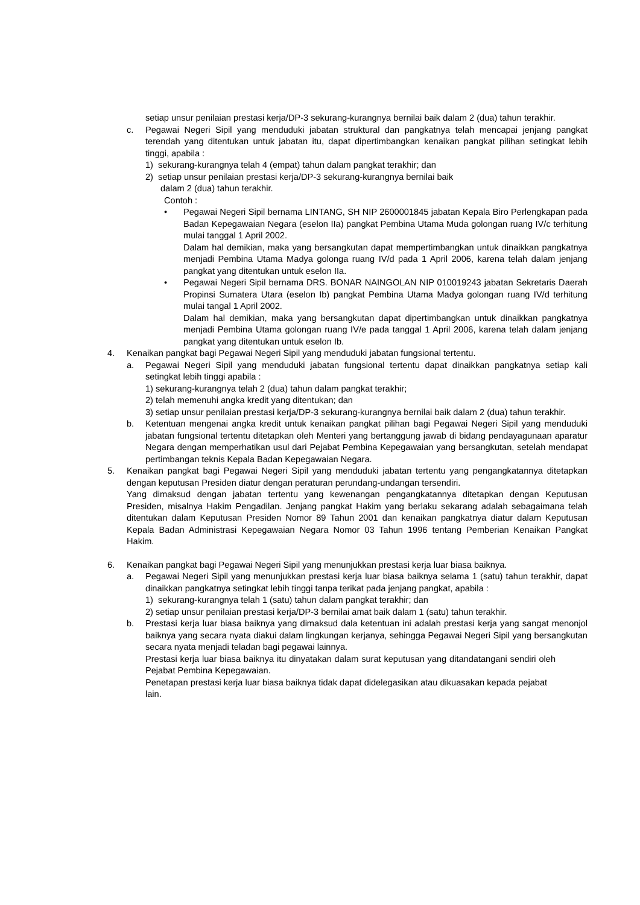setiap unsur penilaian prestasi kerja/DP-3 sekurang-kurangnya bernilai baik dalam 2 (dua) tahun terakhir.
c. Pegawai Negeri Sipil yang menduduki jabatan struktural dan pangkatnya telah mencapai jenjang pangkat terendah yang ditentukan untuk jabatan itu, dapat dipertimbangkan kenaikan pangkat pilihan setingkat lebih tinggi, apabila :
1) sekurang-kurangnya telah 4 (empat) tahun dalam pangkat terakhir; dan
2) setiap unsur penilaian prestasi kerja/DP-3 sekurang-kurangnya bernilai baik
dalam 2 (dua) tahun terakhir.
Contoh :
• Pegawai Negeri Sipil bernama LINTANG, SH NIP 2600001845 jabatan Kepala Biro Perlengkapan pada Badan Kepegawaian Negara (eselon IIa) pangkat Pembina Utama Muda golongan ruang IV/c terhitung mulai tanggal 1 April 2002.
Dalam hal demikian, maka yang bersangkutan dapat mempertimbangkan untuk dinaikkan pangkatnya menjadi Pembina Utama Madya golonga ruang IV/d pada 1 April 2006, karena telah dalam jenjang pangkat yang ditentukan untuk eselon IIa.
• Pegawai Negeri Sipil bernama DRS. BONAR NAINGOLAN NIP 010019243 jabatan Sekretaris Daerah Propinsi Sumatera Utara (eselon Ib) pangkat Pembina Utama Madya golongan ruang IV/d terhitung mulai tangal 1 April 2002.
Dalam hal demikian, maka yang bersangkutan dapat dipertimbangkan untuk dinaikkan pangkatnya menjadi Pembina Utama golongan ruang IV/e pada tanggal 1 April 2006, karena telah dalam jenjang pangkat yang ditentukan untuk eselon Ib.
4. Kenaikan pangkat bagi Pegawai Negeri Sipil yang menduduki jabatan fungsional tertentu.
a. Pegawai Negeri Sipil yang menduduki jabatan fungsional tertentu dapat dinaikkan pangkatnya setiap kali setingkat lebih tinggi apabila :
1) sekurang-kurangnya telah 2 (dua) tahun dalam pangkat terakhir;
2) telah memenuhi angka kredit yang ditentukan; dan
3) setiap unsur penilaian prestasi kerja/DP-3 sekurang-kurangnya bernilai baik dalam 2 (dua) tahun terakhir.
b. Ketentuan mengenai angka kredit untuk kenaikan pangkat pilihan bagi Pegawai Negeri Sipil yang menduduki jabatan fungsional tertentu ditetapkan oleh Menteri yang bertanggung jawab di bidang pendayagunaan aparatur Negara dengan memperhatikan usul dari Pejabat Pembina Kepegawaian yang bersangkutan, setelah mendapat pertimbangan teknis Kepala Badan Kepegawaian Negara.
5. Kenaikan pangkat bagi Pegawai Negeri Sipil yang menduduki jabatan tertentu yang pengangkatannya ditetapkan dengan keputusan Presiden diatur dengan peraturan perundang-undangan tersendiri.
Yang dimaksud dengan jabatan tertentu yang kewenangan pengangkatannya ditetapkan dengan Keputusan Presiden, misalnya Hakim Pengadilan. Jenjang pangkat Hakim yang berlaku sekarang adalah sebagaimana telah ditentukan dalam Keputusan Presiden Nomor 89 Tahun 2001 dan kenaikan pangkatnya diatur dalam Keputusan Kepala Badan Administrasi Kepegawaian Negara Nomor 03 Tahun 1996 tentang Pemberian Kenaikan Pangkat Hakim.
6. Kenaikan pangkat bagi Pegawai Negeri Sipil yang menunjukkan prestasi kerja luar biasa baiknya.
a. Pegawai Negeri Sipil yang menunjukkan prestasi kerja luar biasa baiknya selama 1 (satu) tahun terakhir, dapat dinaikkan pangkatnya setingkat lebih tinggi tanpa terikat pada jenjang pangkat, apabila :
1) sekurang-kurangnya telah 1 (satu) tahun dalam pangkat terakhir; dan
2) setiap unsur penilaian prestasi kerja/DP-3 bernilai amat baik dalam 1 (satu) tahun terakhir.
b. Prestasi kerja luar biasa baiknya yang dimaksud dala ketentuan ini adalah prestasi kerja yang sangat menonjol baiknya yang secara nyata diakui dalam lingkungan kerjanya, sehingga Pegawai Negeri Sipil yang bersangkutan secara nyata menjadi teladan bagi pegawai lainnya.
Prestasi kerja luar biasa baiknya itu dinyatakan dalam surat keputusan yang ditandatangani sendiri oleh Pejabat Pembina Kepegawaian.
Penetapan prestasi kerja luar biasa baiknya tidak dapat didelegasikan atau dikuasakan kepada pejabat lain.